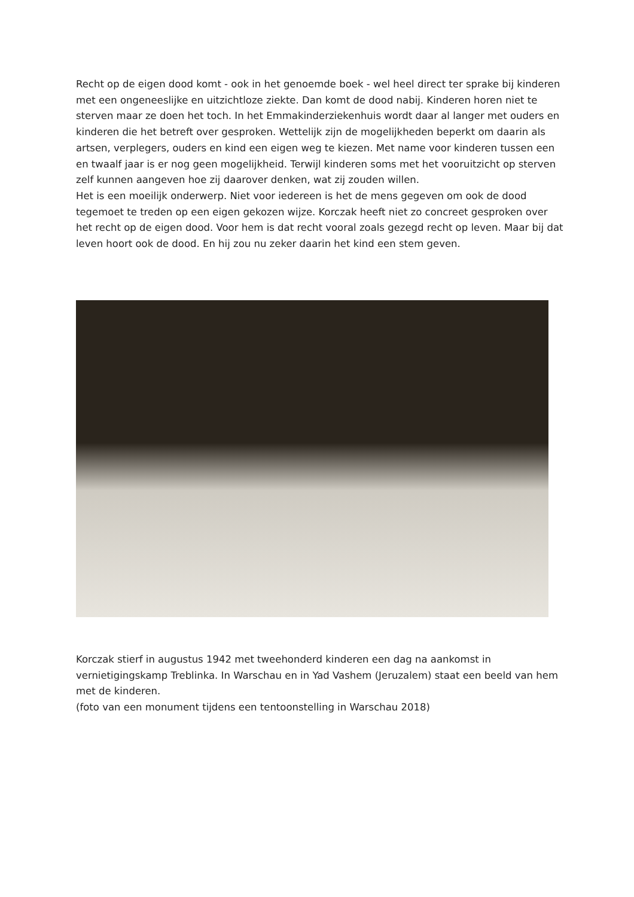Recht op de eigen dood komt - ook in het genoemde boek - wel heel direct ter sprake bij kinderen met een ongeneeslijke en uitzichtloze ziekte. Dan komt de dood nabij. Kinderen horen niet te sterven maar ze doen het toch. In het Emmakinderziekenhuis wordt daar al langer met ouders en kinderen die het betreft over gesproken. Wettelijk zijn de mogelijkheden beperkt om daarin als artsen, verplegers, ouders en kind een eigen weg te kiezen. Met name voor kinderen tussen een en twaalf jaar is er nog geen mogelijkheid. Terwijl kinderen soms met het vooruitzicht op sterven zelf kunnen aangeven hoe zij daarover denken, wat zij zouden willen.
Het is een moeilijk onderwerp. Niet voor iedereen is het de mens gegeven om ook de dood tegemoet te treden op een eigen gekozen wijze. Korczak heeft niet zo concreet gesproken over het recht op de eigen dood. Voor hem is dat recht vooral zoals gezegd recht op leven. Maar bij dat leven hoort ook de dood. En hij zou nu zeker daarin het kind een stem geven.
Korczak stierf in augustus 1942 met tweehonderd kinderen een dag na aankomst in vernietigingskamp Treblinka. In Warschau en in Yad Vashem (Jeruzalem) staat een beeld van hem met de kinderen.
(foto van een monument tijdens een tentoonstelling in Warschau 2018)